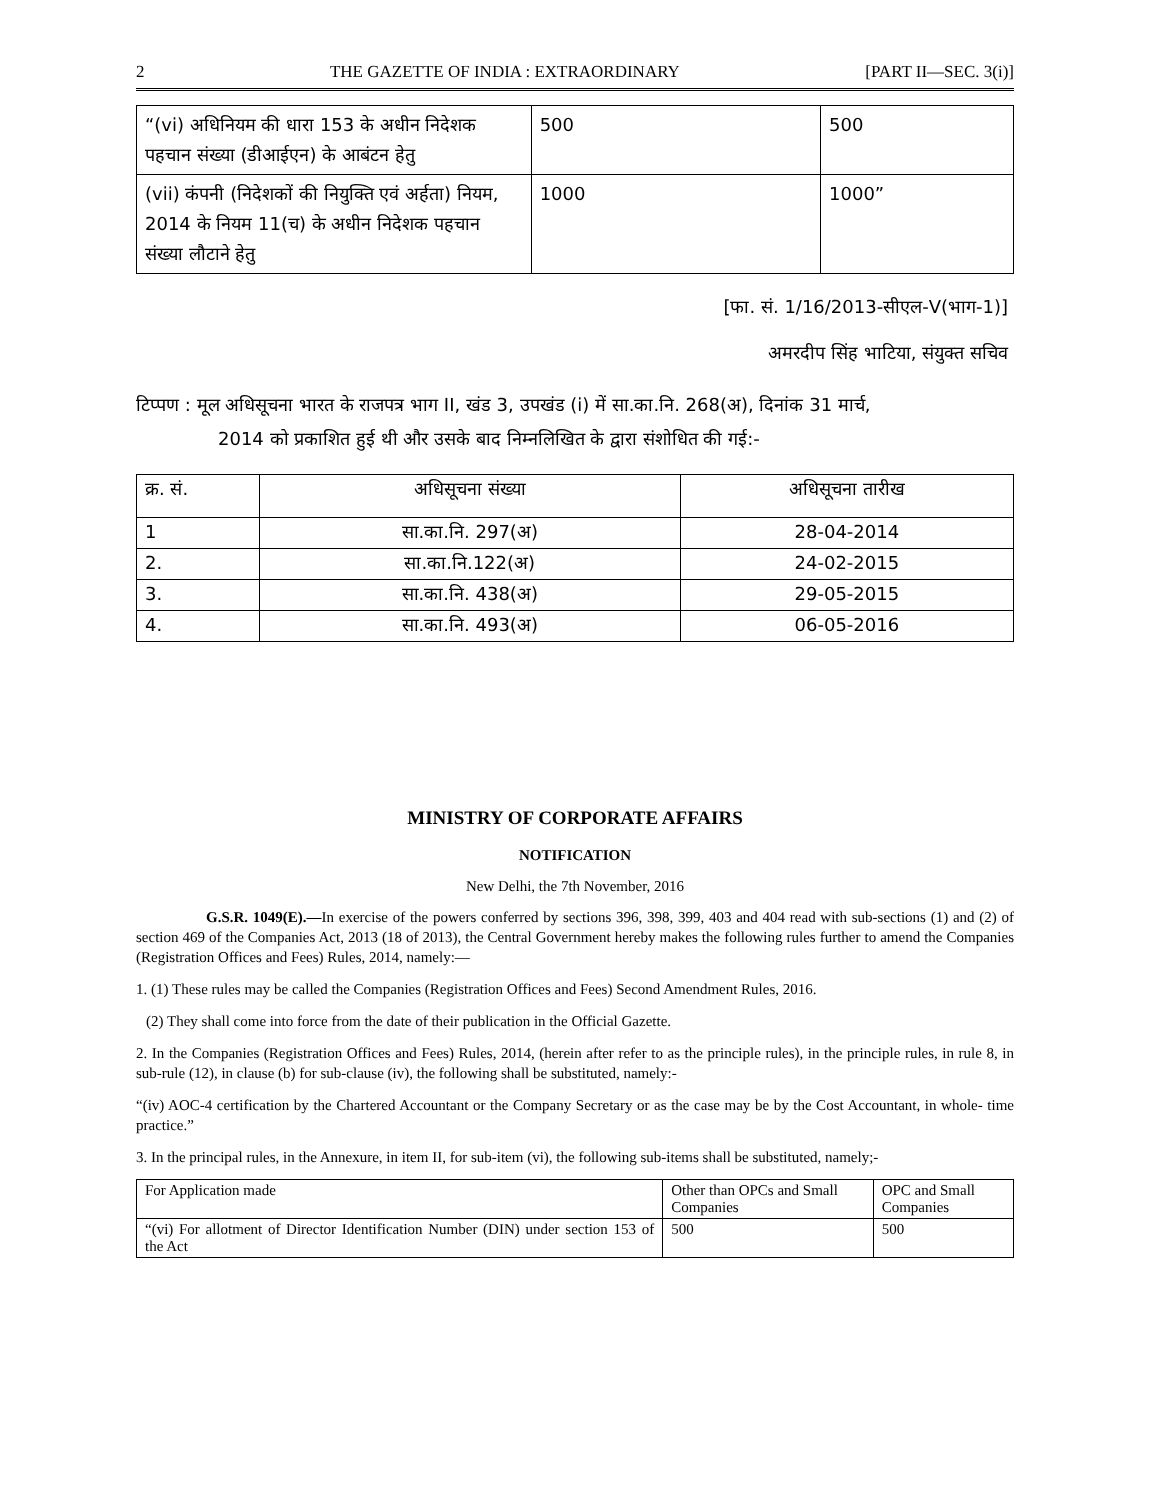2 THE GAZETTE OF INDIA : EXTRAORDINARY [PART II—SEC. 3(i)]
| “(vi) अधिनियम की धारा 153 के अधीन निदेशक पहचान संख्या (डीआईएन) के आबंटन हेतु | 500 | 500 |
| (vii) कंपनी (निदेशकों की नियुक्ति एवं अर्हता) नियम, 2014 के नियम 11(च) के अधीन निदेशक पहचान संख्या लौटाने हेतु | 1000 | 1000” |
[फा. सं. 1/16/2013-सीएल-V(भाग-1)]
अमरदीप सिंह भाटिया, संयुक्त सचिव
टिप्पण : मूल अधिसूचना भारत के राजपत्र भाग II, खंड 3, उपखंड (i) में सा.का.नि. 268(अ), दिनांक 31 मार्च,
2014 को प्रकाशित हुई थी और उसके बाद निम्नलिखित के द्वारा संशोधित की गई:-
| क्र. सं. | अधिसूचना संख्या | अधिसूचना तारीख |
| 1 | सा.का.नि. 297(अ) | 28-04-2014 |
| 2. | सा.का.नि.122(अ) | 24-02-2015 |
| 3. | सा.का.नि. 438(अ) | 29-05-2015 |
| 4. | सा.का.नि. 493(अ) | 06-05-2016 |
MINISTRY OF CORPORATE AFFAIRS
NOTIFICATION
New Delhi, the 7th November, 2016
G.S.R. 1049(E).—In exercise of the powers conferred by sections 396, 398, 399, 403 and 404 read with sub-sections (1) and (2) of section 469 of the Companies Act, 2013 (18 of 2013), the Central Government hereby makes the following rules further to amend the Companies (Registration Offices and Fees) Rules, 2014, namely:—
1. (1) These rules may be called the Companies (Registration Offices and Fees) Second Amendment Rules, 2016.
(2) They shall come into force from the date of their publication in the Official Gazette.
2. In the Companies (Registration Offices and Fees) Rules, 2014, (herein after refer to as the principle rules), in the principle rules, in rule 8, in sub-rule (12), in clause (b) for sub-clause (iv), the following shall be substituted, namely:-
“(iv) AOC-4 certification by the Chartered Accountant or the Company Secretary or as the case may be by the Cost Accountant, in whole- time practice.”
3. In the principal rules, in the Annexure, in item II, for sub-item (vi), the following sub-items shall be substituted, namely;-
| For Application made | Other than OPCs and Small Companies | OPC and Small Companies |
| “(vi) For allotment of Director Identification Number (DIN) under section 153 of the Act | 500 | 500 |